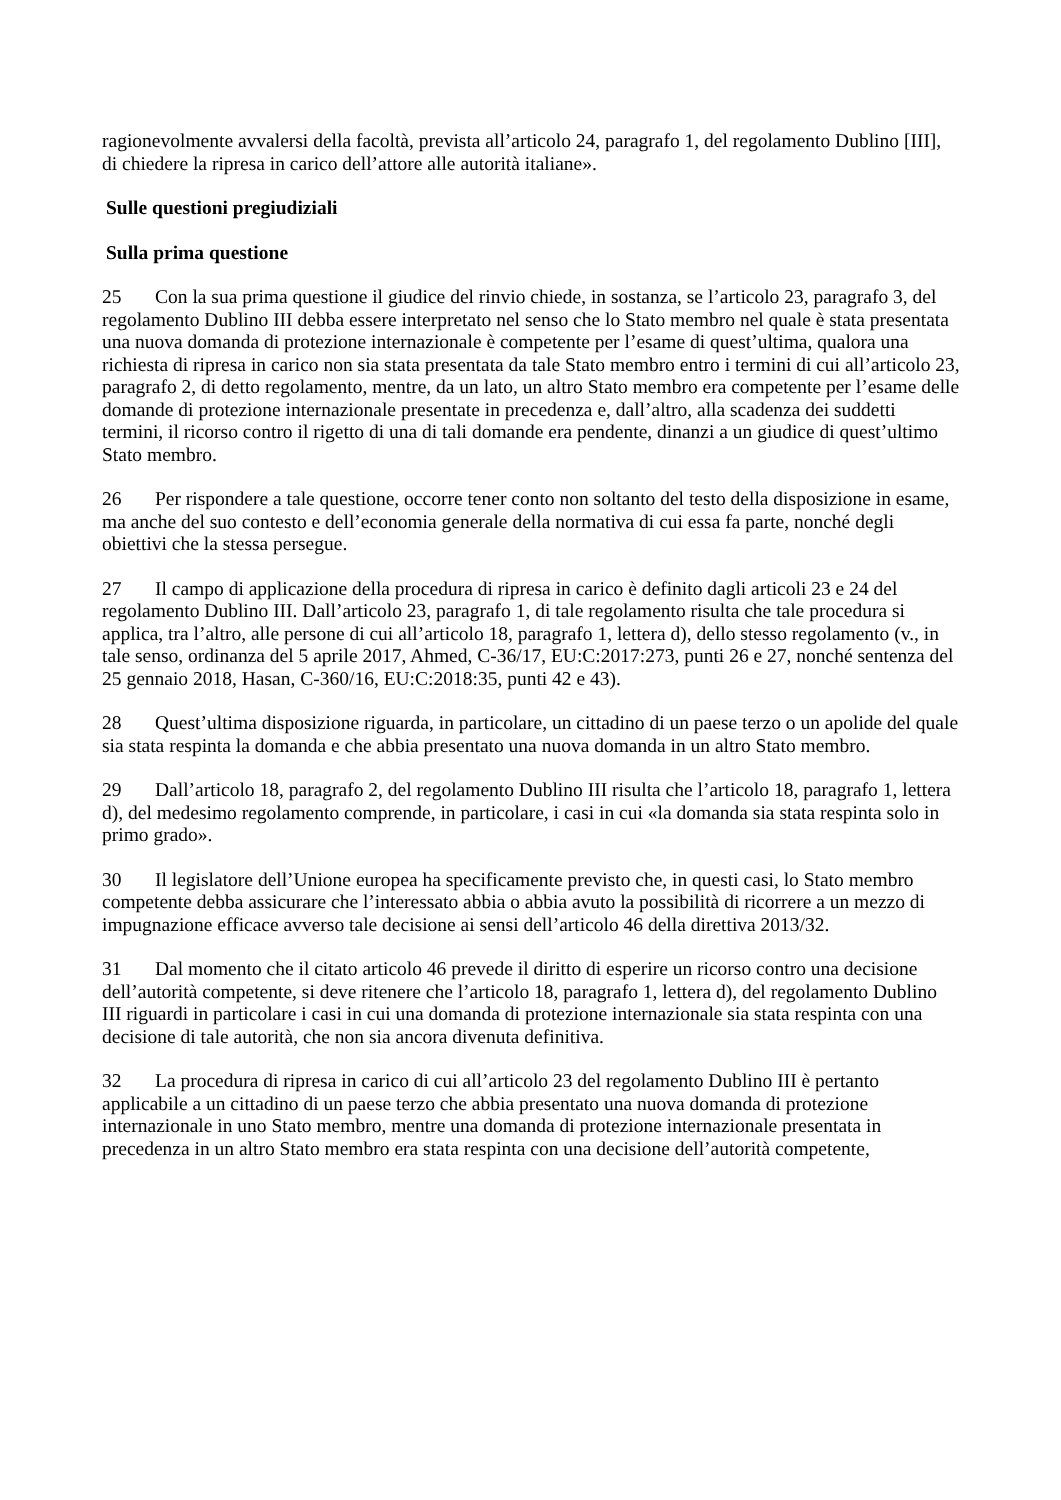ragionevolmente avvalersi della facoltà, prevista all’articolo 24, paragrafo 1, del regolamento Dublino [III], di chiedere la ripresa in carico dell’attore alle autorità italiane».
Sulle questioni pregiudiziali
Sulla prima questione
25 Con la sua prima questione il giudice del rinvio chiede, in sostanza, se l’articolo 23, paragrafo 3, del regolamento Dublino III debba essere interpretato nel senso che lo Stato membro nel quale è stata presentata una nuova domanda di protezione internazionale è competente per l’esame di quest’ultima, qualora una richiesta di ripresa in carico non sia stata presentata da tale Stato membro entro i termini di cui all’articolo 23, paragrafo 2, di detto regolamento, mentre, da un lato, un altro Stato membro era competente per l’esame delle domande di protezione internazionale presentate in precedenza e, dall’altro, alla scadenza dei suddetti termini, il ricorso contro il rigetto di una di tali domande era pendente, dinanzi a un giudice di quest’ultimo Stato membro.
26 Per rispondere a tale questione, occorre tener conto non soltanto del testo della disposizione in esame, ma anche del suo contesto e dell’economia generale della normativa di cui essa fa parte, nonché degli obiettivi che la stessa persegue.
27 Il campo di applicazione della procedura di ripresa in carico è definito dagli articoli 23 e 24 del regolamento Dublino III. Dall’articolo 23, paragrafo 1, di tale regolamento risulta che tale procedura si applica, tra l’altro, alle persone di cui all’articolo 18, paragrafo 1, lettera d), dello stesso regolamento (v., in tale senso, ordinanza del 5 aprile 2017, Ahmed, C-36/17, EU:C:2017:273, punti 26 e 27, nonché sentenza del 25 gennaio 2018, Hasan, C-360/16, EU:C:2018:35, punti 42 e 43).
28 Quest’ultima disposizione riguarda, in particolare, un cittadino di un paese terzo o un apolide del quale sia stata respinta la domanda e che abbia presentato una nuova domanda in un altro Stato membro.
29 Dall’articolo 18, paragrafo 2, del regolamento Dublino III risulta che l’articolo 18, paragrafo 1, lettera d), del medesimo regolamento comprende, in particolare, i casi in cui «la domanda sia stata respinta solo in primo grado».
30 Il legislatore dell’Unione europea ha specificamente previsto che, in questi casi, lo Stato membro competente debba assicurare che l’interessato abbia o abbia avuto la possibilità di ricorrere a un mezzo di impugnazione efficace avverso tale decisione ai sensi dell’articolo 46 della direttiva 2013/32.
31 Dal momento che il citato articolo 46 prevede il diritto di esperire un ricorso contro una decisione dell’autorità competente, si deve ritenere che l’articolo 18, paragrafo 1, lettera d), del regolamento Dublino III riguardi in particolare i casi in cui una domanda di protezione internazionale sia stata respinta con una decisione di tale autorità, che non sia ancora divenuta definitiva.
32 La procedura di ripresa in carico di cui all’articolo 23 del regolamento Dublino III è pertanto applicabile a un cittadino di un paese terzo che abbia presentato una nuova domanda di protezione internazionale in uno Stato membro, mentre una domanda di protezione internazionale presentata in precedenza in un altro Stato membro era stata respinta con una decisione dell’autorità competente,